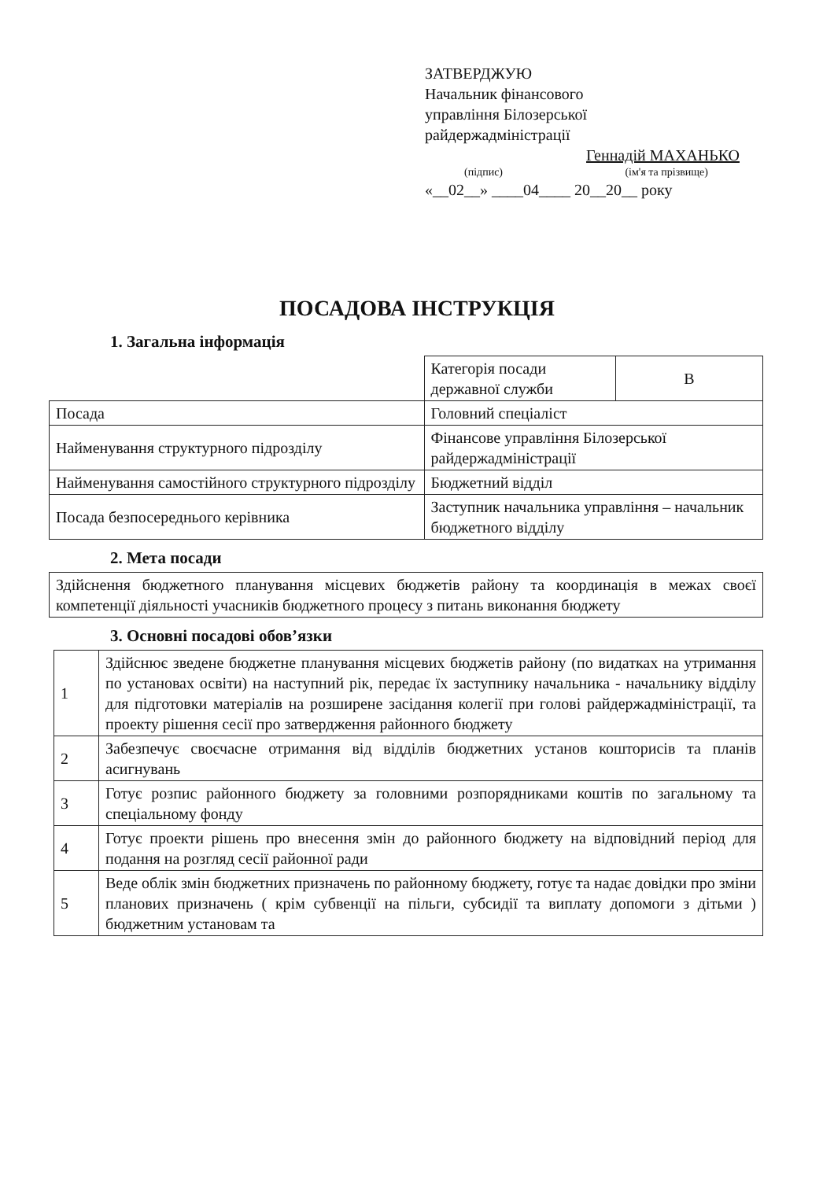ЗАТВЕРДЖУЮ
Начальник фінансового
управління Білозерської
райдержадміністрації
Геннадій МАХАНЬКО
(підпис) (ім'я та прізвище)
«__02__» ____04____ 20__20__ року
ПОСАДОВА ІНСТРУКЦІЯ
1. Загальна інформація
| | Категорія посади державної служби | В |
| Посада | Головний спеціаліст | |
| Найменування структурного підрозділу | Фінансове управління Білозерської райдержадміністрації | |
| Найменування самостійного структурного підрозділу | Бюджетний відділ | |
| Посада безпосереднього керівника | Заступник начальника управління – начальник бюджетного відділу | |
2. Мета посади
| Здійснення бюджетного планування місцевих бюджетів району та координація в межах своєї компетенції діяльності учасників бюджетного процесу з питань виконання бюджету |
3. Основні посадові обов’язки
| 1 | Здійснює зведене бюджетне планування місцевих бюджетів району (по видатках на утримання по установах освіти) на наступний рік, передає їх заступнику начальника - начальнику відділу для підготовки матеріалів на розширене засідання колегії при голові райдержадміністрації, та проекту рішення сесії про затвердження районного бюджету |
| 2 | Забезпечує своєчасне отримання від відділів бюджетних установ кошторисів та планів асигнувань |
| 3 | Готує розпис районного бюджету за головними розпорядниками коштів по загальному та спеціальному фонду |
| 4 | Готує проекти рішень про внесення змін до районного бюджету на відповідний період для подання на розгляд сесії районної ради |
| 5 | Веде облік змін бюджетних призначень по районному бюджету, готує та надає довідки про зміни планових призначень ( крім субвенції на пільги, субсидії та виплату допомоги з дітьми ) бюджетним установам та |